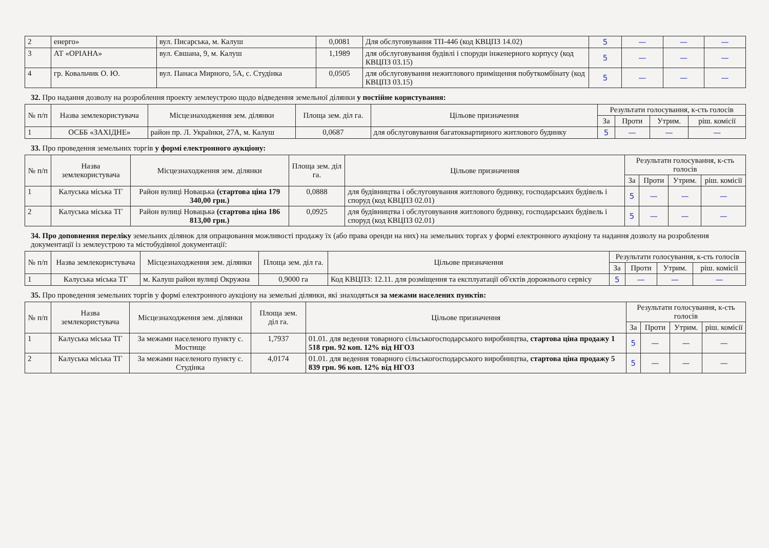| 2 | енерго» | вул. Писарська, м. Калуш | 0,0081 | Для обслуговування ТП-446 (код КВЦПЗ 14.02) | 5 | — | — | — |
| 3 | АТ «ОРІАНА» | вул. Євшана, 9, м. Калуш | 1,1989 | для обслуговування будівлі і споруди інженерного корпусу (код КВЦПЗ 03.15) | 5 | — | — | — |
| 4 | гр. Ковальчик О. Ю. | вул. Панаса Мирного, 5А, с. Студінка | 0,0505 | для обслуговування нежитлового приміщення побуткомбінату (код КВЦПЗ 03.15) | 5 | — | — | — |
32. Про надання дозволу на розроблення проекту землеустрою щодо відведення земельної ділянки у постійне користування:
| № п/п | Назва землекористувача | Місцезнаходження зем. ділянки | Площа зем. діл га. | Цільове призначення | Результати голосування, к-сть голосів | | | |
| --- | --- | --- | --- | --- | --- | --- | --- | --- |
| | | | | | За | Проти | Утрим. | ріш. комісії |
| 1 | ОСББ «ЗАХІДНЕ» | район пр. Л. Українки, 27А, м. Калуш | 0,0687 | для обслуговування багатоквартирного житлового будинку | 5 | — | — | — |
33. Про проведення земельних торгів у формі електронного аукціону:
| № п/п | Назва землекористувача | Місцезнаходження зем. ділянки | Площа зем. діл га. | Цільове призначення | Результати голосування, к-сть голосів | | | |
| --- | --- | --- | --- | --- | --- | --- | --- | --- |
| | | | | | За | Проти | Утрим. | ріш. комісії |
| 1 | Калуська міська ТГ | Район вулиці Новацька (стартова ціна 179 340,00 грн.) | 0,0888 | для будівництва і обслуговування житлового будинку, господарських будівель і споруд (код КВЦПЗ 02.01) | 5 | — | — | — |
| 2 | Калуська міська ТГ | Район вулиці Новацька (стартова ціна 186 813,00 грн.) | 0,0925 | для будівництва і обслуговування житлового будинку, господарських будівель і споруд (код КВЦПЗ 02.01) | 5 | — | — | — |
34. Про доповнення переліку земельних ділянок для опрацювання можливості продажу їх (або права оренди на них) на земельних торгах у формі електронного аукціону та надання дозволу на розроблення документації із землеустрою та містобудівної документації:
| № п/п | Назва землекористувача | Місцезнаходження зем. ділянки | Площа зем. діл га. | Цільове призначення | Результати голосування, к-сть голосів | | | |
| --- | --- | --- | --- | --- | --- | --- | --- | --- |
| | | | | | За | Проти | Утрим. | ріш. комісії |
| 1 | Калуська міська ТГ | м. Калуш район вулиці Окружна | 0,9000 га | Код КВЦПЗ: 12.11. для розміщення та експлуатації об'єктів дорожнього сервісу | 5 | — | — | — |
35. Про проведення земельних торгів у формі електронного аукціону на земельні ділянки, які знаходяться за межами населених пунктів:
| № п/п | Назва землекористувача | Місцезнаходження зем. ділянки | Площа зем. діл га. | Цільове призначення | Результати голосування, к-сть голосів | | | |
| --- | --- | --- | --- | --- | --- | --- | --- | --- |
| | | | | | За | Проти | Утрим. | ріш. комісії |
| 1 | Калуська міська ТГ | За межами населеного пункту с. Мостище | 1,7937 | 01.01. для ведення товарного сільськогосподарського виробництва, стартова ціна продажу 1 518 грн. 92 коп. 12% від НГОЗ | 5 | — | — | — |
| 2 | Калуська міська ТГ | За межами населеного пункту с. Студінка | 4,0174 | 01.01. для ведення товарного сільськогосподарського виробництва, стартова ціна продажу 5 839 грн. 96 коп. 12% від НГОЗ | 5 | — | — | — |